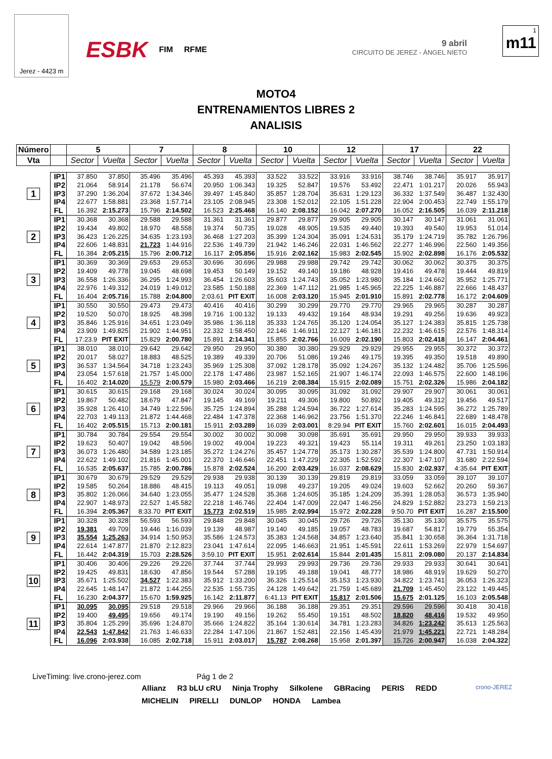Jerez - 4423 m
ESBK FIM RFME
9 abril
CIRCUITO DE JEREZ - ÁNGEL NIETO
1
m11
MOTO4
ENTRENAMIENTOS LIBRES 2
ANALISIS
| Número | | 5 | | 7 | | 8 | | 10 | | 12 | | 17 | | 22 | |
| --- | --- | --- | --- | --- | --- | --- | --- | --- | --- | --- | --- | --- | --- | --- | --- |
| Vta | | Sector | Vuelta | Sector | Vuelta | Sector | Vuelta | Sector | Vuelta | Sector | Vuelta | Sector | Vuelta | Sector | Vuelta |
| 1 | IP1 | 37.850 | 37.850 | 35.496 | 35.496 | 45.393 | 45.393 | 33.522 | 33.522 | 33.916 | 33.916 | 38.746 | 38.746 | 35.917 | 35.917 |
| | IP2 | 21.064 | 58.914 | 21.178 | 56.674 | 20.950 | 1:06.343 | 19.325 | 52.847 | 19.576 | 53.492 | 22.471 | 1:01.217 | 20.026 | 55.943 |
| | IP3 | 37.290 | 1:36.204 | 37.672 | 1:34.346 | 39.497 | 1:45.840 | 35.857 | 1:28.704 | 35.631 | 1:29.123 | 36.332 | 1:37.549 | 36.487 | 1:32.430 |
| | IP4 | 22.677 | 1:58.881 | 23.368 | 1:57.714 | 23.105 | 2:08.945 | 23.308 | 1:52.012 | 22.105 | 1:51.228 | 22.904 | 2:00.453 | 22.749 | 1:55.179 |
| | FL | 16.392 | 2:15.273 | 15.796 | 2:14.502 | 16.523 | 2:25.468 | 16.140 | 2:08.152 | 16.042 | 2:07.270 | 16.052 | 2:16.505 | 16.039 | 2:11.218 |
| 2 | IP1 | 30.368 | 30.368 | 29.588 | 29.588 | 31.361 | 31.361 | 29.877 | 29.877 | 29.905 | 29.905 | 30.147 | 30.147 | 31.061 | 31.061 |
| | IP2 | 19.434 | 49.802 | 18.970 | 48.558 | 19.374 | 50.735 | 19.028 | 48.905 | 19.535 | 49.440 | 19.393 | 49.540 | 19.953 | 51.014 |
| | IP3 | 36.423 | 1:26.225 | 34.635 | 1:23.193 | 36.468 | 1:27.203 | 35.399 | 1:24.304 | 35.091 | 1:24.531 | 35.179 | 1:24.719 | 35.782 | 1:26.796 |
| | IP4 | 22.606 | 1:48.831 | 21.723 | 1:44.916 | 22.536 | 1:49.739 | 21.942 | 1:46.246 | 22.031 | 1:46.562 | 22.277 | 1:46.996 | 22.560 | 1:49.356 |
| | FL | 16.384 | 2:05.215 | 15.796 | 2:00.712 | 16.117 | 2:05.856 | 15.916 | 2:02.162 | 15.983 | 2:02.545 | 15.902 | 2:02.898 | 16.176 | 2:05.532 |
| 3 | IP1 | 30.369 | 30.369 | 29.653 | 29.653 | 30.696 | 30.696 | 29.988 | 29.988 | 29.742 | 29.742 | 30.062 | 30.062 | 30.375 | 30.375 |
| | IP2 | 19.409 | 49.778 | 19.045 | 48.698 | 19.453 | 50.149 | 19.152 | 49.140 | 19.186 | 48.928 | 19.416 | 49.478 | 19.444 | 49.819 |
| | IP3 | 36.558 | 1:26.336 | 36.295 | 1:24.993 | 36.454 | 1:26.603 | 35.603 | 1:24.743 | 35.052 | 1:23.980 | 35.184 | 1:24.662 | 35.952 | 1:25.771 |
| | IP4 | 22.976 | 1:49.312 | 24.019 | 1:49.012 | 23.585 | 1:50.188 | 22.369 | 1:47.112 | 21.985 | 1:45.965 | 22.225 | 1:46.887 | 22.666 | 1:48.437 |
| | FL | 16.404 | 2:05.716 | 15.788 | 2:04.800 | 2:03.61 | PIT EXIT | 16.008 | 2:03.120 | 15.945 | 2:01.910 | 15.891 | 2:02.778 | 16.172 | 2:04.609 |
| 4 | IP1 | 30.550 | 30.550 | 29.473 | 29.473 | 40.416 | 40.416 | 30.299 | 30.299 | 29.770 | 29.770 | 29.965 | 29.965 | 30.287 | 30.287 |
| | IP2 | 19.520 | 50.070 | 18.925 | 48.398 | 19.716 | 1:00.132 | 19.133 | 49.432 | 19.164 | 48.934 | 19.291 | 49.256 | 19.636 | 49.923 |
| | IP3 | 35.846 | 1:25.916 | 34.651 | 1:23.049 | 35.986 | 1:36.118 | 35.333 | 1:24.765 | 35.120 | 1:24.054 | 35.127 | 1:24.383 | 35.815 | 1:25.738 |
| | IP4 | 23.909 | 1:49.825 | 21.902 | 1:44.951 | 22.332 | 1:58.450 | 22.146 | 1:46.911 | 22.127 | 1:46.181 | 22.232 | 1:46.615 | 22.576 | 1:48.314 |
| | FL | 17:23.9 | PIT EXIT | 15.829 | 2:00.780 | 15.891 | 2:14.341 | 15.855 | 2:02.766 | 16.009 | 2:02.190 | 15.803 | 2:02.418 | 16.147 | 2:04.461 |
| 5 | IP1 | 38.010 | 38.010 | 29.642 | 29.642 | 29.950 | 29.950 | 30.380 | 30.380 | 29.929 | 29.929 | 29.955 | 29.955 | 30.372 | 30.372 |
| | IP2 | 20.017 | 58.027 | 18.883 | 48.525 | 19.389 | 49.339 | 20.706 | 51.086 | 19.246 | 49.175 | 19.395 | 49.350 | 19.518 | 49.890 |
| | IP3 | 36.537 | 1:34.564 | 34.718 | 1:23.243 | 35.969 | 1:25.308 | 37.092 | 1:28.178 | 35.092 | 1:24.267 | 35.132 | 1:24.482 | 35.706 | 1:25.596 |
| | IP4 | 23.054 | 1:57.618 | 21.757 | 1:45.000 | 22.178 | 1:47.486 | 23.987 | 1:52.165 | 21.907 | 1:46.174 | 22.093 | 1:46.575 | 22.600 | 1:48.196 |
| | FL | 16.402 | 2:14.020 | 15.579 | 2:00.579 | 15.980 | 2:03.466 | 16.219 | 2:08.384 | 15.915 | 2:02.089 | 15.751 | 2:02.326 | 15.986 | 2:04.182 |
| 6 | IP1 | 30.615 | 30.615 | 29.168 | 29.168 | 30.024 | 30.024 | 30.095 | 30.095 | 31.092 | 31.092 | 29.907 | 29.907 | 30.061 | 30.061 |
| | IP2 | 19.867 | 50.482 | 18.679 | 47.847 | 19.145 | 49.169 | 19.211 | 49.306 | 19.800 | 50.892 | 19.405 | 49.312 | 19.456 | 49.517 |
| | IP3 | 35.928 | 1:26.410 | 34.749 | 1:22.596 | 35.725 | 1:24.894 | 35.288 | 1:24.594 | 36.722 | 1:27.614 | 35.283 | 1:24.595 | 36.272 | 1:25.789 |
| | IP4 | 22.703 | 1:49.113 | 21.872 | 1:44.468 | 22.484 | 1:47.378 | 22.368 | 1:46.962 | 23.756 | 1:51.370 | 22.246 | 1:46.841 | 22.689 | 1:48.478 |
| | FL | 16.402 | 2:05.515 | 15.713 | 2:00.181 | 15.911 | 2:03.289 | 16.039 | 2:03.001 | 8:29.94 | PIT EXIT | 15.760 | 2:02.601 | 16.015 | 2:04.493 |
| 7 | IP1 | 30.784 | 30.784 | 29.554 | 29.554 | 30.002 | 30.002 | 30.098 | 30.098 | 35.691 | 35.691 | 29.950 | 29.950 | 39.933 | 39.933 |
| | IP2 | 19.623 | 50.407 | 19.042 | 48.596 | 19.002 | 49.004 | 19.223 | 49.321 | 19.423 | 55.114 | 19.311 | 49.261 | 23.250 | 1:03.183 |
| | IP3 | 36.073 | 1:26.480 | 34.589 | 1:23.185 | 35.272 | 1:24.276 | 35.457 | 1:24.778 | 35.173 | 1:30.287 | 35.539 | 1:24.800 | 47.731 | 1:50.914 |
| | IP4 | 22.622 | 1:49.102 | 21.816 | 1:45.001 | 22.370 | 1:46.646 | 22.451 | 1:47.229 | 22.305 | 1:52.592 | 22.307 | 1:47.107 | 31.680 | 2:22.594 |
| | FL | 16.535 | 2:05.637 | 15.785 | 2:00.786 | 15.878 | 2:02.524 | 16.200 | 2:03.429 | 16.037 | 2:08.629 | 15.830 | 2:02.937 | 4:35.64 | PIT EXIT |
| 8 | IP1 | 30.679 | 30.679 | 29.529 | 29.529 | 29.938 | 29.938 | 30.139 | 30.139 | 29.819 | 29.819 | 33.059 | 33.059 | 39.107 | 39.107 |
| | IP2 | 19.585 | 50.264 | 18.886 | 48.415 | 19.113 | 49.051 | 19.098 | 49.237 | 19.205 | 49.024 | 19.603 | 52.662 | 20.260 | 59.367 |
| | IP3 | 35.802 | 1:26.066 | 34.640 | 1:23.055 | 35.477 | 1:24.528 | 35.368 | 1:24.605 | 35.185 | 1:24.209 | 35.391 | 1:28.053 | 36.573 | 1:35.940 |
| | IP4 | 22.907 | 1:48.973 | 22.527 | 1:45.582 | 22.218 | 1:46.746 | 22.404 | 1:47.009 | 22.047 | 1:46.256 | 24.829 | 1:52.882 | 23.273 | 1:59.213 |
| | FL | 16.394 | 2:05.367 | 8:33.70 | PIT EXIT | 15.773 | 2:02.519 | 15.985 | 2:02.994 | 15.972 | 2:02.228 | 9:50.70 | PIT EXIT | 16.287 | 2:15.500 |
| 9 | IP1 | 30.328 | 30.328 | 56.593 | 56.593 | 29.848 | 29.848 | 30.045 | 30.045 | 29.726 | 29.726 | 35.130 | 35.130 | 35.575 | 35.575 |
| | IP2 | 19.381 | 49.709 | 19.446 | 1:16.039 | 19.139 | 48.987 | 19.140 | 49.185 | 19.057 | 48.783 | 19.687 | 54.817 | 19.779 | 55.354 |
| | IP3 | 35.554 | 1:25.263 | 34.914 | 1:50.953 | 35.586 | 1:24.573 | 35.383 | 1:24.568 | 34.857 | 1:23.640 | 35.841 | 1:30.658 | 36.364 | 1:31.718 |
| | IP4 | 22.614 | 1:47.877 | 21.870 | 2:12.823 | 23.041 | 1:47.614 | 22.095 | 1:46.663 | 21.951 | 1:45.591 | 22.611 | 1:53.269 | 22.979 | 1:54.697 |
| | FL | 16.442 | 2:04.319 | 15.703 | 2:28.526 | 3:59.10 | PIT EXIT | 15.951 | 2:02.614 | 15.844 | 2:01.435 | 15.811 | 2:09.080 | 20.137 | 2:14.834 |
| 10 | IP1 | 30.406 | 30.406 | 29.226 | 29.226 | 37.744 | 37.744 | 29.993 | 29.993 | 29.736 | 29.736 | 29.933 | 29.933 | 30.641 | 30.641 |
| | IP2 | 19.425 | 49.831 | 18.630 | 47.856 | 19.544 | 57.288 | 19.195 | 49.188 | 19.041 | 48.777 | 18.986 | 48.919 | 19.629 | 50.270 |
| | IP3 | 35.671 | 1:25.502 | 34.527 | 1:22.383 | 35.912 | 1:33.200 | 36.326 | 1:25.514 | 35.153 | 1:23.930 | 34.822 | 1:23.741 | 36.053 | 1:26.323 |
| | IP4 | 22.645 | 1:48.147 | 21.872 | 1:44.255 | 22.535 | 1:55.735 | 24.128 | 1:49.642 | 21.759 | 1:45.689 | 21.709 | 1:45.450 | 23.122 | 1:49.445 |
| | FL | 16.230 | 2:04.377 | 15.670 | 1:59.925 | 16.142 | 2:11.877 | 6:41.13 | PIT EXIT | 15.817 | 2:01.506 | 15.675 | 2:01.125 | 16.103 | 2:05.548 |
| 11 | IP1 | 30.095 | 30.095 | 29.518 | 29.518 | 29.966 | 29.966 | 36.188 | 36.188 | 29.351 | 29.351 | 29.596 | 29.596 | 30.418 | 30.418 |
| | IP2 | 19.400 | 49.495 | 19.656 | 49.174 | 19.190 | 49.156 | 19.262 | 55.450 | 19.151 | 48.502 | 18.820 | 48.416 | 19.532 | 49.950 |
| | IP3 | 35.804 | 1:25.299 | 35.696 | 1:24.870 | 35.666 | 1:24.822 | 35.164 | 1:30.614 | 34.781 | 1:23.283 | 34.826 | 1:23.242 | 35.613 | 1:25.563 |
| | IP4 | 22.543 | 1:47.842 | 21.763 | 1:46.633 | 22.284 | 1:47.106 | 21.867 | 1:52.481 | 22.156 | 1:45.439 | 21.979 | 1:45.221 | 22.721 | 1:48.284 |
| | FL | 16.096 | 2:03.938 | 16.085 | 2:02.718 | 15.911 | 2:03.017 | 15.787 | 2:08.268 | 15.958 | 2:01.397 | 15.726 | 2:00.947 | 16.038 | 2:04.322 |
LiveTiming: live.crono-jerez.com
Pág 1 de 2
Allianz R3 bLU cRU Ninja Trophy Silkolene GBRacing PERIS REDD MICHELIN PIRELLI DUNLOP HONDA Lambea
crono-JEREZ